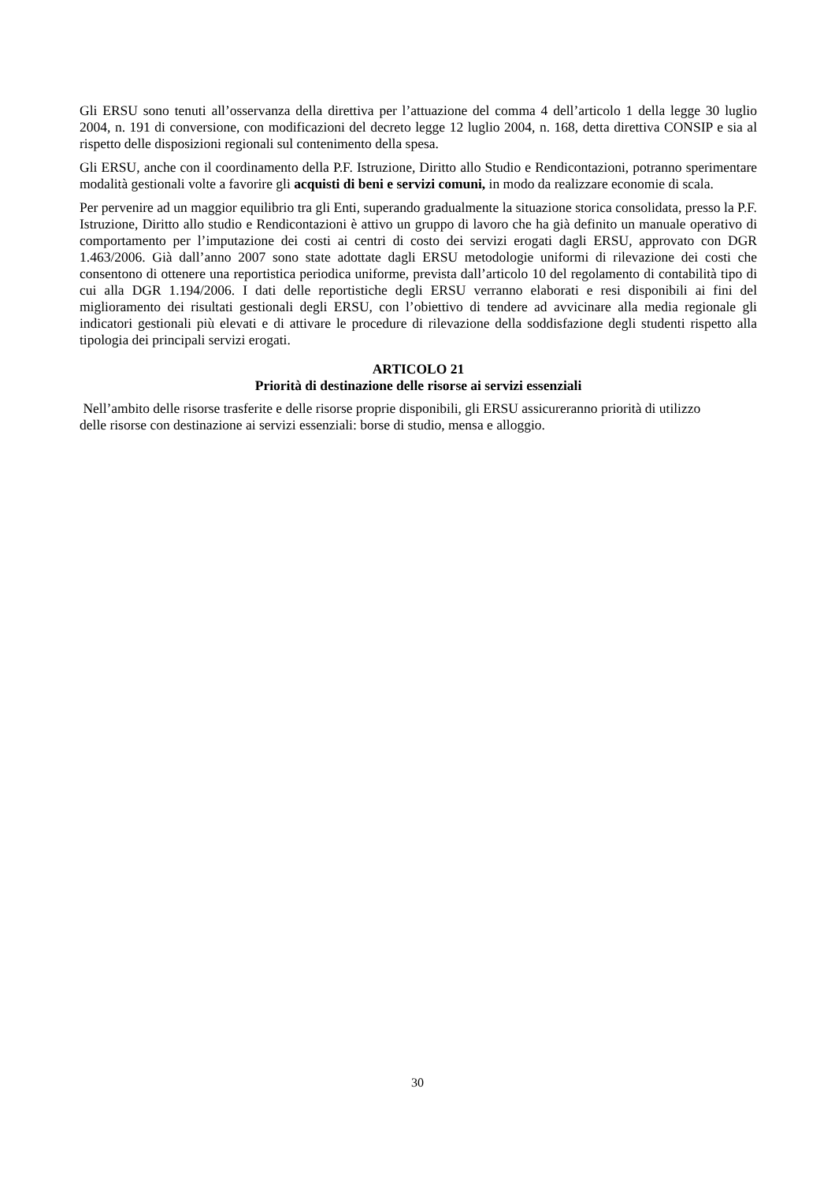Gli ERSU sono tenuti all’osservanza della direttiva per l’attuazione del comma 4 dell’articolo 1 della legge 30 luglio 2004, n. 191 di conversione, con modificazioni del decreto legge 12 luglio 2004, n. 168, detta direttiva CONSIP e sia al rispetto delle disposizioni regionali sul contenimento della spesa.
Gli ERSU, anche con il coordinamento della P.F. Istruzione, Diritto allo Studio e Rendicontazioni, potranno sperimentare modalità gestionali volte a favorire gli acquisti di beni e servizi comuni, in modo da realizzare economie di scala.
Per pervenire ad un maggior equilibrio tra gli Enti, superando gradualmente la situazione storica consolidata, presso la P.F. Istruzione, Diritto allo studio e Rendicontazioni è attivo un gruppo di lavoro che ha già definito un manuale operativo di comportamento per l’imputazione dei costi ai centri di costo dei servizi erogati dagli ERSU, approvato con DGR 1.463/2006. Già dall’anno 2007 sono state adottate dagli ERSU metodologie uniformi di rilevazione dei costi che consentono di ottenere una reportistica periodica uniforme, prevista dall’articolo 10 del regolamento di contabilità tipo di cui alla DGR 1.194/2006. I dati delle reportistiche degli ERSU verranno elaborati e resi disponibili ai fini del miglioramento dei risultati gestionali degli ERSU, con l’obiettivo di tendere ad avvicinare alla media regionale gli indicatori gestionali più elevati e di attivare le procedure di rilevazione della soddisfazione degli studenti rispetto alla tipologia dei principali servizi erogati.
ARTICOLO 21
Priorità di destinazione delle risorse ai servizi essenziali
Nell’ambito delle risorse trasferite e delle risorse proprie disponibili, gli ERSU assicureranno priorità di utilizzo delle risorse con destinazione ai servizi essenziali: borse di studio, mensa e alloggio.
30